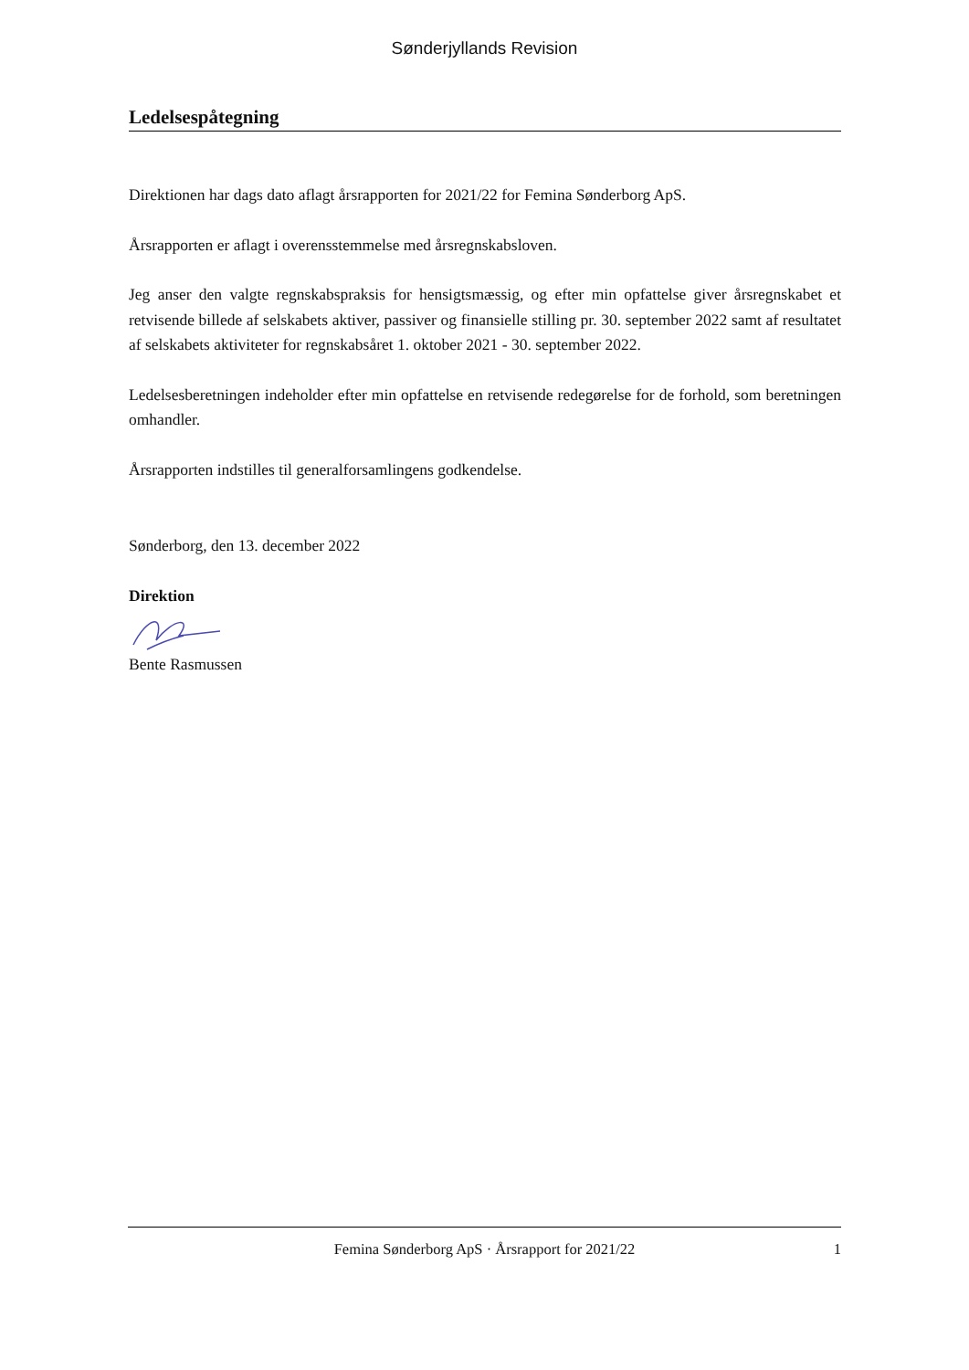Sønderjyllands Revision
Ledelsespåtegning
Direktionen har dags dato aflagt årsrapporten for 2021/22 for Femina Sønderborg ApS.
Årsrapporten er aflagt i overensstemmelse med årsregnskabsloven.
Jeg anser den valgte regnskabspraksis for hensigtsmæssig, og efter min opfattelse giver årsregnskabet et retvisende billede af selskabets aktiver, passiver og finansielle stilling pr. 30. september 2022 samt af resultatet af selskabets aktiviteter for regnskabsåret 1. oktober 2021 - 30. september 2022.
Ledelsesberetningen indeholder efter min opfattelse en retvisende redegørelse for de forhold, som beretningen omhandler.
Årsrapporten indstilles til generalforsamlingens godkendelse.
Sønderborg, den 13. december 2022
Direktion
Bente Rasmussen
Femina Sønderborg ApS · Årsrapport for 2021/22 1